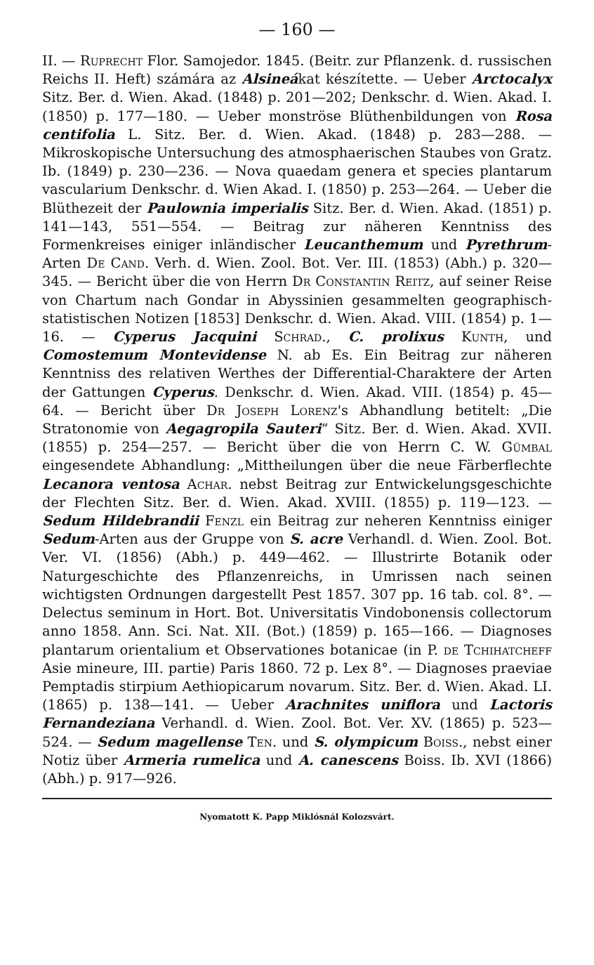— 160 —
II. — Ruprecht Flor. Samojedor. 1845. (Beitr. zur Pflanzenk. d. russischen Reichs II. Heft) számára az Alsineákat készítette. — Ueber Arctocalyx Sitz. Ber. d. Wien. Akad. (1848) p. 201—202; Denkschr. d. Wien. Akad. I. (1850) p. 177—180. — Ueber monströse Blüthenbildungen von Rosa centifolia L. Sitz. Ber. d. Wien. Akad. (1848) p. 283—288. — Mikroskopische Untersuchung des atmosphaerischen Staubes von Gratz. Ib. (1849) p. 230—236. — Nova quaedam genera et species plantarum vascularium Denkschr. d. Wien Akad. I. (1850) p. 253—264. — Ueber die Blüthezeit der Paulownia imperialis Sitz. Ber. d. Wien. Akad. (1851) p. 141—143, 551—554. — Beitrag zur näheren Kenntniss des Formenkreises einiger inländischer Leucanthemum und Pyrethrum-Arten De Cand. Verh. d. Wien. Zool. Bot. Ver. III. (1853) (Abh.) p. 320—345. — Bericht über die von Herrn Dr Constantin Reitz, auf seiner Reise von Chartum nach Gondar in Abyssinien gesammelten geographisch-statistischen Notizen [1853] Denkschr. d. Wien. Akad. VIII. (1854) p. 1—16. — Cyperus Jacquini Schrad., C. prolixus Kunth, und Comostemum Montevidense N. ab Es. Ein Beitrag zur näheren Kenntniss des relativen Werthes der Differential-Charaktere der Arten der Gattungen Cyperus. Denkschr. d. Wien. Akad. VIII. (1854) p. 45—64. — Bericht über Dr Joseph Lorenz's Abhandlung betitelt: „Die Stratonomie von Aegagropila Sauteri“ Sitz. Ber. d. Wien. Akad. XVII. (1855) p. 254—257. — Bericht über die von Herrn C. W. Gümbal eingesendete Abhandlung: „Mittheilungen über die neue Färberflechte Lecanora ventosa Achar. nebst Beitrag zur Entwickelungsgeschichte der Flechten Sitz. Ber. d. Wien. Akad. XVIII. (1855) p. 119—123. — Sedum Hildebrandii Fenzl ein Beitrag zur neheren Kenntniss einiger Sedum-Arten aus der Gruppe von S. acre Verhandl. d. Wien. Zool. Bot. Ver. VI. (1856) (Abh.) p. 449—462. — Illustrirte Botanik oder Naturgeschichte des Pflanzenreichs, in Umrissen nach seinen wichtigsten Ordnungen dargestellt Pest 1857. 307 pp. 16 tab. col. 8°. — Delectus seminum in Hort. Bot. Universitatis Vindobonensis collectorum anno 1858. Ann. Sci. Nat. XII. (Bot.) (1859) p. 165—166. — Diagnoses plantarum orientalium et Observationes botanicae (in P. de Tchihatcheff Asie mineure, III. partie) Paris 1860. 72 p. Lex 8°. — Diagnoses praeviae Pemptadis stirpium Aethiopicarum novarum. Sitz. Ber. d. Wien. Akad. LI. (1865) p. 138—141. — Ueber Arachnites uniflora und Lactoris Fernandeziana Verhandl. d. Wien. Zool. Bot. Ver. XV. (1865) p. 523—524. — Sedum magellense Ten. und S. olympicum Boiss., nebst einer Notiz über Armeria rumelica und A. canescens Boiss. Ib. XVI (1866) (Abh.) p. 917—926.
Nyomatott K. Papp Miklósnál Kolozsvárt.